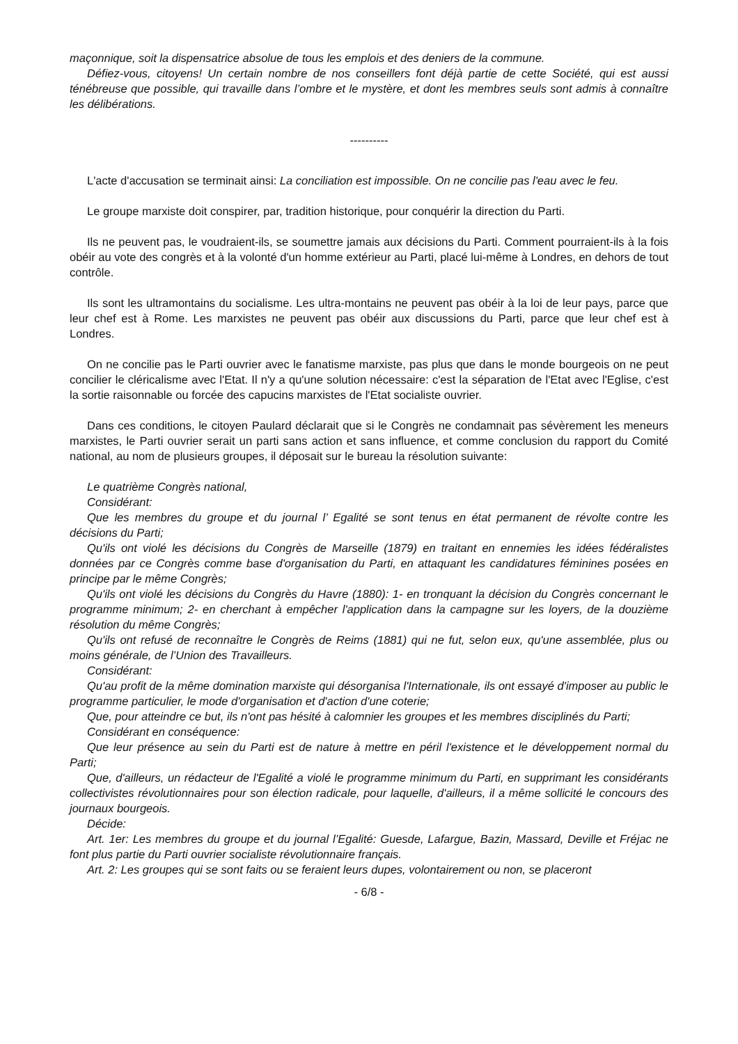maçonnique, soit la dispensatrice absolue de tous les emplois et des deniers de la commune.
Défiez-vous, citoyens! Un certain nombre de nos conseillers font déjà partie de cette Société, qui est aussi ténébreuse que possible, qui travaille dans l’ombre et le mystère, et dont les membres seuls sont admis à connaître les délibérations.
----------
L'acte d'accusation se terminait ainsi: La conciliation est impossible. On ne concilie pas l'eau avec le feu.
Le groupe marxiste doit conspirer, par, tradition historique, pour conquérir la direction du Parti.
Ils ne peuvent pas, le voudraient-ils, se soumettre jamais aux décisions du Parti. Comment pourraient-ils à la fois obéir au vote des congrès et à la volonté d'un homme extérieur au Parti, placé lui-même à Londres, en dehors de tout contrôle.
Ils sont les ultramontains du socialisme. Les ultra-montains ne peuvent pas obéir à la loi de leur pays, parce que leur chef est à Rome. Les marxistes ne peuvent pas obéir aux discussions du Parti, parce que leur chef est à Londres.
On ne concilie pas le Parti ouvrier avec le fanatisme marxiste, pas plus que dans le monde bourgeois on ne peut concilier le cléricalisme avec l'Etat. Il n'y a qu'une solution nécessaire: c'est la séparation de l'Etat avec l'Eglise, c'est la sortie raisonnable ou forcée des capucins marxistes de l'Etat socialiste ouvrier.
Dans ces conditions, le citoyen Paulard déclarait que si le Congrès ne condamnait pas sévèrement les meneurs marxistes, le Parti ouvrier serait un parti sans action et sans influence, et comme conclusion du rapport du Comité national, au nom de plusieurs groupes, il déposait sur le bureau la résolution suivante:
Le quatrième Congrès national,
Considérant:
Que les membres du groupe et du journal l’ Egalité se sont tenus en état permanent de révolte contre les décisions du Parti;
Qu'ils ont violé les décisions du Congrès de Marseille (1879) en traitant en ennemies les idées fédéralistes données par ce Congrès comme base d'organisation du Parti, en attaquant les candidatures féminines posées en principe par le même Congrès;
Qu'ils ont violé les décisions du Congrès du Havre (1880): 1- en tronquant la décision du Congrès concernant le programme minimum; 2- en cherchant à empêcher l'application dans la campagne sur les loyers, de la douzième résolution du même Congrès;
Qu'ils ont refusé de reconnaître le Congrès de Reims (1881) qui ne fut, selon eux, qu'une assemblée, plus ou moins générale, de l’Union des Travailleurs.
Considérant:
Qu'au profit de la même domination marxiste qui désorganisa l'Internationale, ils ont essayé d'imposer au public le programme particulier, le mode d'organisation et d'action d'une coterie;
Que, pour atteindre ce but, ils n'ont pas hésité à calomnier les groupes et les membres disciplinés du Parti;
Considérant en conséquence:
Que leur présence au sein du Parti est de nature à mettre en péril l'existence et le développement normal du Parti;
Que, d'ailleurs, un rédacteur de l'Egalité a violé le programme minimum du Parti, en supprimant les considérants collectivistes révolutionnaires pour son élection radicale, pour laquelle, d'ailleurs, il a même sollicité le concours des journaux bourgeois.
Décide:
Art. 1er: Les membres du groupe et du journal l’Egalité: Guesde, Lafargue, Bazin, Massard, Deville et Fréjac ne font plus partie du Parti ouvrier socialiste révolutionnaire français.
Art. 2: Les groupes qui se sont faits ou se feraient leurs dupes, volontairement ou non, se placeront
- 6/8 -